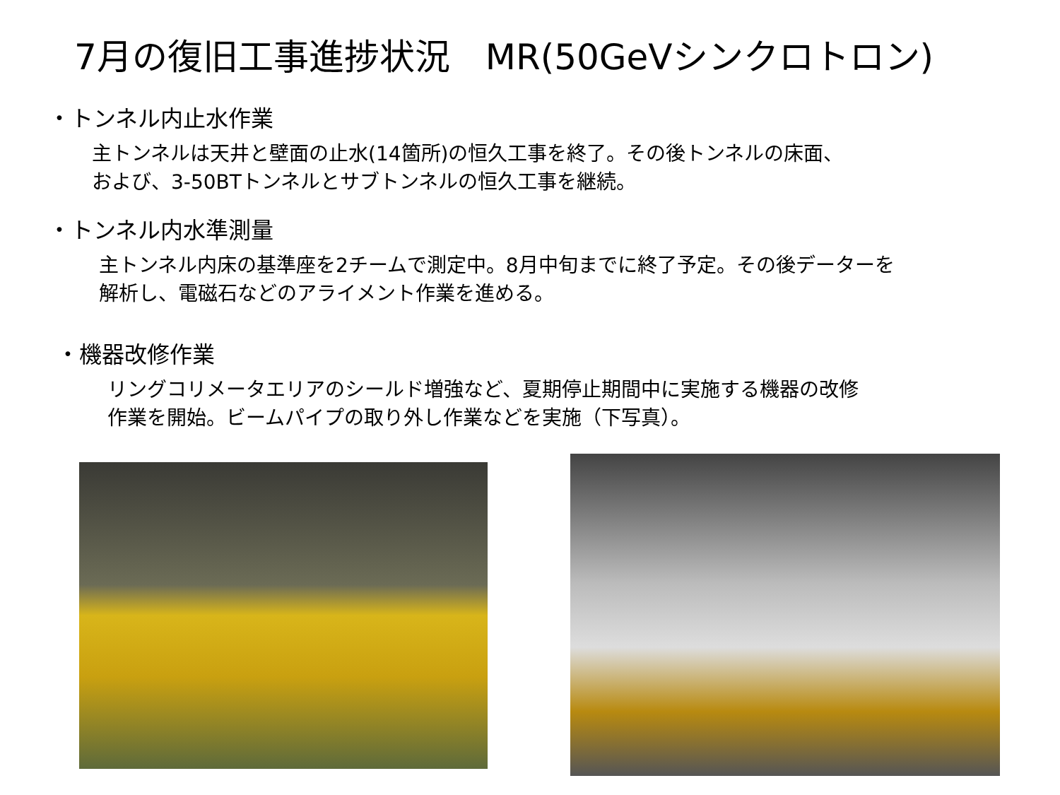7月の復旧工事進捗状況　MR(50GeVシンクロトロン)
・トンネル内止水作業
主トンネルは天井と壁面の止水(14箇所)の恒久工事を終了。その後トンネルの床面、
および、3-50BTトンネルとサブトンネルの恒久工事を継続。
・トンネル内水準測量
主トンネル内床の基準座を2チームで測定中。8月中旬までに終了予定。その後データーを
解析し、電磁石などのアライメント作業を進める。
・機器改修作業
リングコリメータエリアのシールド増強など、夏期停止期間中に実施する機器の改修
作業を開始。ビームパイプの取り外し作業などを実施（下写真）。